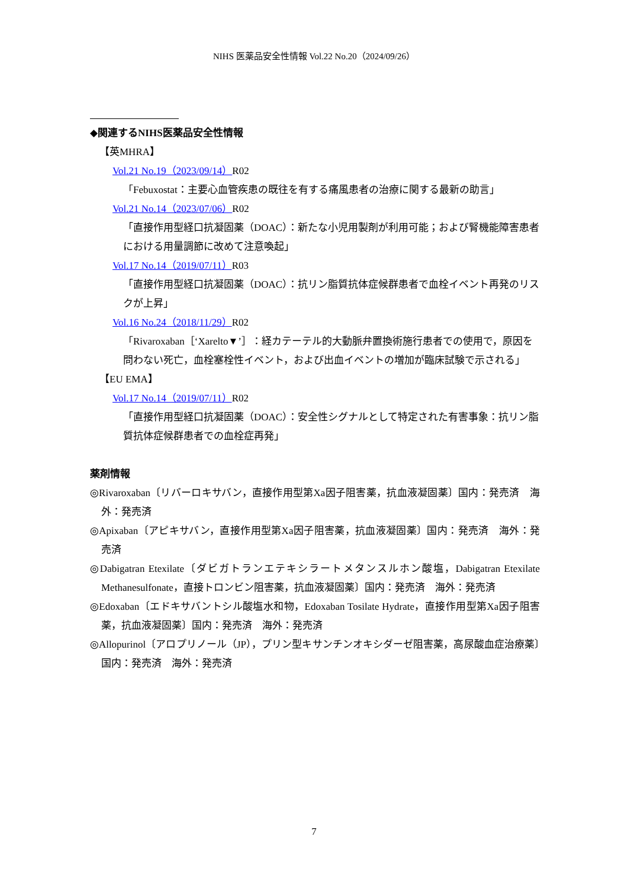NIHS 医薬品安全性情報 Vol.22 No.20（2024/09/26）
◆関連するNIHS医薬品安全性情報
【英MHRA】
Vol.21 No.19（2023/09/14）R02
「Febuxostat：主要心血管疾患の既往を有する痛風患者の治療に関する最新の助言」
Vol.21 No.14（2023/07/06）R02
「直接作用型経口抗凝固薬（DOAC）：新たな小児用製剤が利用可能；および腎機能障害患者における用量調節に改めて注意喚起」
Vol.17 No.14（2019/07/11）R03
「直接作用型経口抗凝固薬（DOAC）：抗リン脂質抗体症候群患者で血栓イベント再発のリスクが上昇」
Vol.16 No.24（2018/11/29）R02
「Rivaroxaban［‘Xarelto▼’］：経カテーテル的大動脈弁置換術施行患者での使用で，原因を問わない死亡，血栓塞栓性イベント，および出血イベントの増加が臨床試験で示される」
【EU EMA】
Vol.17 No.14（2019/07/11）R02
「直接作用型経口抗凝固薬（DOAC）：安全性シグナルとして特定された有害事象：抗リン脂質抗体症候群患者での血栓症再発」
薬剤情報
◎Rivaroxaban〔リバーロキサバン，直接作用型第Xa因子阻害薬，抗血液凝固薬〕国内：発売済　海外：発売済
◎Apixaban〔アピキサバン，直接作用型第Xa因子阻害薬，抗血液凝固薬〕国内：発売済　海外：発売済
◎Dabigatran Etexilate〔ダビガトランエテキシラートメタンスルホン酸塩，Dabigatran Etexilate Methanesulfonate，直接トロンビン阻害薬，抗血液凝固薬〕国内：発売済　海外：発売済
◎Edoxaban〔エドキサバントシル酸塩水和物，Edoxaban Tosilate Hydrate，直接作用型第Xa因子阻害薬，抗血液凝固薬〕国内：発売済　海外：発売済
◎Allopurinol〔アロプリノール（JP），プリン型キサンチンオキシダーゼ阻害薬，高尿酸血症治療薬〕国内：発売済　海外：発売済
7